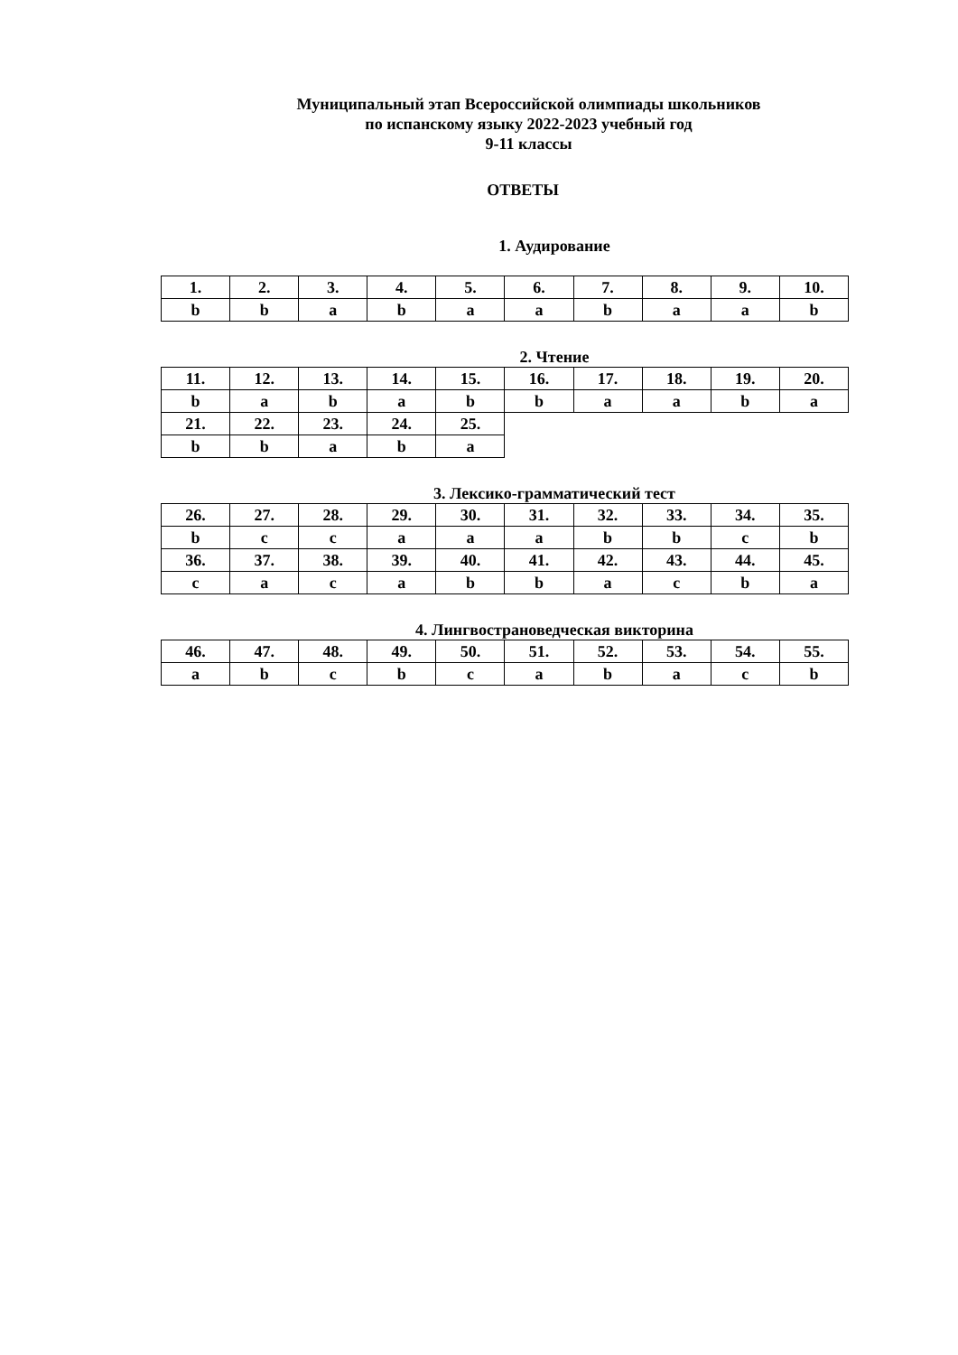Муниципальный этап Всероссийской олимпиады школьников
по испанскому языку 2022-2023 учебный год
9-11 классы
ОТВЕТЫ
1. Аудирование
| 1. | 2. | 3. | 4. | 5. | 6. | 7. | 8. | 9. | 10. |
| --- | --- | --- | --- | --- | --- | --- | --- | --- | --- |
| b | b | a | b | a | a | b | a | a | b |
2. Чтение
| 11. | 12. | 13. | 14. | 15. | 16. | 17. | 18. | 19. | 20. |
| --- | --- | --- | --- | --- | --- | --- | --- | --- | --- |
| b | a | b | a | b | b | a | a | b | a |
| 21. | 22. | 23. | 24. | 25. | | | | | |
| b | b | a | b | a | | | | | |
3. Лексико-грамматический тест
| 26. | 27. | 28. | 29. | 30. | 31. | 32. | 33. | 34. | 35. |
| --- | --- | --- | --- | --- | --- | --- | --- | --- | --- |
| b | c | c | a | a | a | b | b | c | b |
| 36. | 37. | 38. | 39. | 40. | 41. | 42. | 43. | 44. | 45. |
| c | a | c | a | b | b | a | c | b | a |
4. Лингвострановедческая викторина
| 46. | 47. | 48. | 49. | 50. | 51. | 52. | 53. | 54. | 55. |
| --- | --- | --- | --- | --- | --- | --- | --- | --- | --- |
| a | b | c | b | c | a | b | a | c | b |